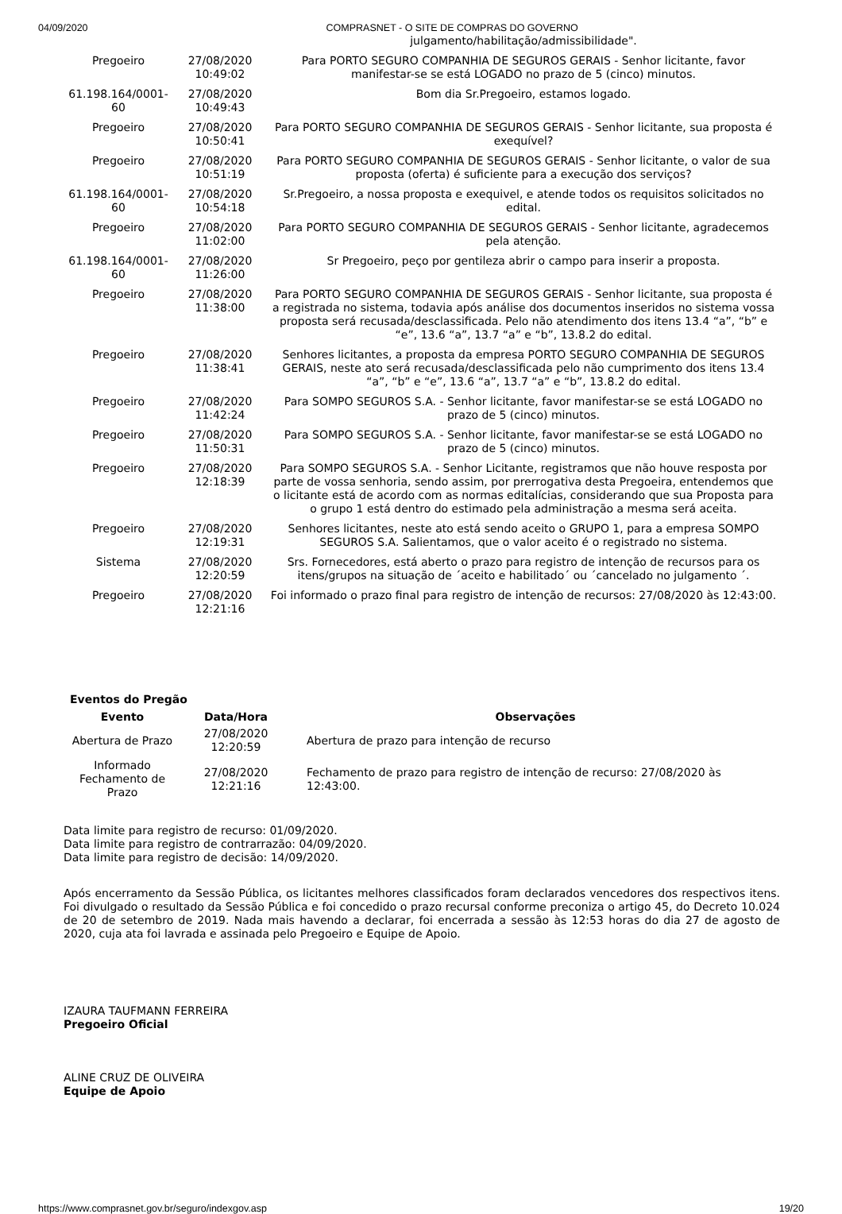04/09/2020 COMPRASNET - O SITE DE COMPRAS DO GOVERNO
| | | julgamento/habilitação/admissibilidade". |
| Pregoeiro | 27/08/2020 10:49:02 | Para PORTO SEGURO COMPANHIA DE SEGUROS GERAIS - Senhor licitante, favor manifestar-se se está LOGADO no prazo de 5 (cinco) minutos. |
| 61.198.164/0001-60 | 27/08/2020 10:49:43 | Bom dia Sr.Pregoeiro, estamos logado. |
| Pregoeiro | 27/08/2020 10:50:41 | Para PORTO SEGURO COMPANHIA DE SEGUROS GERAIS - Senhor licitante, sua proposta é exequível? |
| Pregoeiro | 27/08/2020 10:51:19 | Para PORTO SEGURO COMPANHIA DE SEGUROS GERAIS - Senhor licitante, o valor de sua proposta (oferta) é suficiente para a execução dos serviços? |
| 61.198.164/0001-60 | 27/08/2020 10:54:18 | Sr.Pregoeiro, a nossa proposta e exequivel, e atende todos os requisitos solicitados no edital. |
| Pregoeiro | 27/08/2020 11:02:00 | Para PORTO SEGURO COMPANHIA DE SEGUROS GERAIS - Senhor licitante, agradecemos pela atenção. |
| 61.198.164/0001-60 | 27/08/2020 11:26:00 | Sr Pregoeiro, peço por gentileza abrir o campo para inserir a proposta. |
| Pregoeiro | 27/08/2020 11:38:00 | Para PORTO SEGURO COMPANHIA DE SEGUROS GERAIS - Senhor licitante, sua proposta é a registrada no sistema, todavia após análise dos documentos inseridos no sistema vossa proposta será recusada/desclassificada. Pelo não atendimento dos itens 13.4 “a”, “b” e “e”, 13.6 “a”, 13.7 “a” e “b”, 13.8.2 do edital. |
| Pregoeiro | 27/08/2020 11:38:41 | Senhores licitantes, a proposta da empresa PORTO SEGURO COMPANHIA DE SEGUROS GERAIS, neste ato será recusada/desclassificada pelo não cumprimento dos itens 13.4 “a”, “b” e “e”, 13.6 “a”, 13.7 “a” e “b”, 13.8.2 do edital. |
| Pregoeiro | 27/08/2020 11:42:24 | Para SOMPO SEGUROS S.A. - Senhor licitante, favor manifestar-se se está LOGADO no prazo de 5 (cinco) minutos. |
| Pregoeiro | 27/08/2020 11:50:31 | Para SOMPO SEGUROS S.A. - Senhor licitante, favor manifestar-se se está LOGADO no prazo de 5 (cinco) minutos. |
| Pregoeiro | 27/08/2020 12:18:39 | Para SOMPO SEGUROS S.A. - Senhor Licitante, registramos que não houve resposta por parte de vossa senhoria, sendo assim, por prerrogativa desta Pregoeira, entendemos que o licitante está de acordo com as normas editalícias, considerando que sua Proposta para o grupo 1 está dentro do estimado pela administração a mesma será aceita. |
| Pregoeiro | 27/08/2020 12:19:31 | Senhores licitantes, neste ato está sendo aceito o GRUPO 1, para a empresa SOMPO SEGUROS S.A. Salientamos, que o valor aceito é o registrado no sistema. |
| Sistema | 27/08/2020 12:20:59 | Srs. Fornecedores, está aberto o prazo para registro de intenção de recursos para os itens/grupos na situação de ´aceito e habilitado´ ou ´cancelado no julgamento ´. |
| Pregoeiro | 27/08/2020 12:21:16 | Foi informado o prazo final para registro de intenção de recursos: 27/08/2020 às 12:43:00. |
Eventos do Pregão
| Evento | Data/Hora | Observações |
| --- | --- | --- |
| Abertura de Prazo | 27/08/2020 12:20:59 | Abertura de prazo para intenção de recurso |
| Informado Fechamento de Prazo | 27/08/2020 12:21:16 | Fechamento de prazo para registro de intenção de recurso: 27/08/2020 às 12:43:00. |
Data limite para registro de recurso: 01/09/2020.
Data limite para registro de contrarrazão: 04/09/2020.
Data limite para registro de decisão: 14/09/2020.
Após encerramento da Sessão Pública, os licitantes melhores classificados foram declarados vencedores dos respectivos itens. Foi divulgado o resultado da Sessão Pública e foi concedido o prazo recursal conforme preconiza o artigo 45, do Decreto 10.024 de 20 de setembro de 2019. Nada mais havendo a declarar, foi encerrada a sessão às 12:53 horas do dia 27 de agosto de 2020, cuja ata foi lavrada e assinada pelo Pregoeiro e Equipe de Apoio.
IZAURA TAUFMANN FERREIRA
Pregoeiro Oficial
ALINE CRUZ DE OLIVEIRA
Equipe de Apoio
https://www.comprasnet.gov.br/seguro/indexgov.asp 19/20